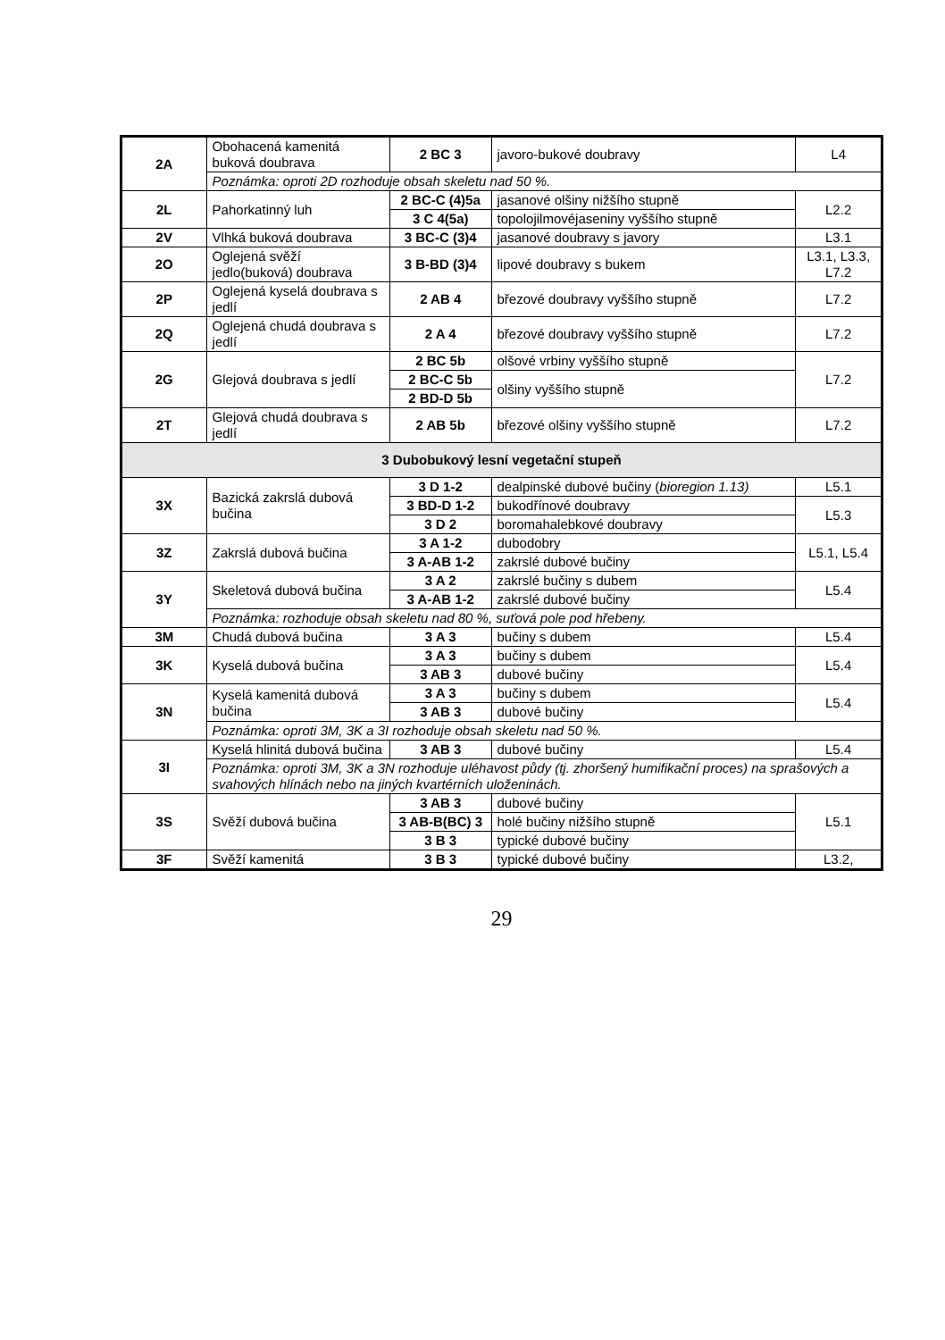| 2A | Obohacená kamenitá buková doubrava | 2 BC 3 | javoro-bukové doubravy | L4 |
| | Poznámka: oproti 2D rozhoduje obsah skeletu nad 50 %. | | | |
| 2L | Pahorkatinný luh | 2 BC-C (4)5a | jasanové olšiny nižšího stupně | L2.2 |
| | | 3 C 4(5a) | topolojilmovéjaseniny vyššího stupně | |
| 2V | Vlhká buková doubrava | 3 BC-C (3)4 | jasanové doubravy s javory | L3.1 |
| 2O | Oglejená svěží jedlo(buková) doubrava | 3 B-BD (3)4 | lipové doubravy s bukem | L3.1, L3.3, L7.2 |
| 2P | Oglejená kyselá doubrava s jedlí | 2 AB 4 | březové doubravy vyššího stupně | L7.2 |
| 2Q | Oglejená chudá doubrava s jedlí | 2 A 4 | březové doubravy vyššího stupně | L7.2 |
| 2G | Glejová doubrava s jedlí | 2 BC 5b | olšové vrbiny vyššího stupně | L7.2 |
| | | 2 BC-C 5b | olšiny vyššího stupně | |
| | | 2 BD-D 5b | | |
| 2T | Glejová chudá doubrava s jedlí | 2 AB 5b | březové olšiny vyššího stupně | L7.2 |
| 3 Dubobukový lesní vegetační stupeň | | | | |
| 3X | Bazická zakrslá dubová bučina | 3 D 1-2 | dealpinské dubové bučiny ( bioregion 1.13) | L5.1 |
| | | 3 BD-D 1-2 | bukodřínové doubravy | L5.3 |
| | | 3 D 2 | boromahalebkové doubravy | |
| 3Z | Zakrslá dubová bučina | 3 A 1-2 | dubodobry | L5.1, L5.4 |
| | | 3 A-AB 1-2 | zakrslé dubové bučiny | |
| 3Y | Skeletová dubová bučina | 3 A 2 | zakrslé bučiny s dubem | L5.4 |
| | | 3 A-AB 1-2 | zakrslé dubové bučiny | |
| | Poznámka: rozhoduje obsah skeletu nad 80 %, suťová pole pod hřebeny. | | | |
| 3M | Chudá dubová bučina | 3 A 3 | bučiny s dubem | L5.4 |
| 3K | Kyselá dubová bučina | 3 A 3 | bučiny s dubem | L5.4 |
| | | 3 AB 3 | dubové bučiny | |
| 3N | Kyselá kamenitá dubová bučina | 3 A 3 | bučiny s dubem | L5.4 |
| | | 3 AB 3 | dubové bučiny | |
| | Poznámka: oproti 3M, 3K a 3I rozhoduje obsah skeletu nad 50 %. | | | |
| 3I | Kyselá hlinitá dubová bučina | 3 AB 3 | dubové bučiny | L5.4 |
| | Poznámka: oproti 3M, 3K a 3N rozhoduje uléhavost půdy (tj. zhoršený humifikační proces) na sprašových a svahových hlínách nebo na jiných kvartérních uloženinách. | | | |
| 3S | Svěží dubová bučina | 3 AB 3 | dubové bučiny | L5.1 |
| | | 3 AB-B(BC) 3 | holé bučiny nižšího stupně | |
| | | 3 B 3 | typické dubové bučiny | |
| 3F | Svěží kamenitá | 3 B 3 | typické dubové bučiny | L3.2, |
29